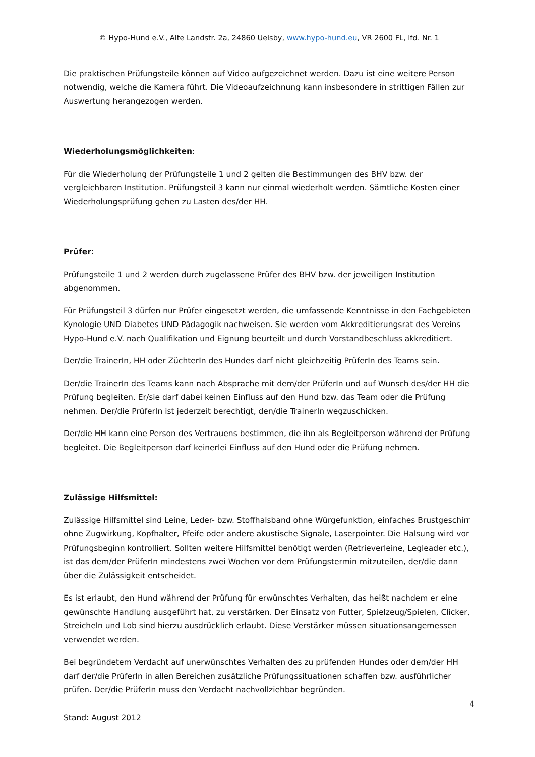© Hypo-Hund e.V., Alte Landstr. 2a, 24860 Uelsby, www.hypo-hund.eu, VR 2600 FL, lfd. Nr. 1
Die praktischen Prüfungsteile können auf Video aufgezeichnet werden. Dazu ist eine weitere Person notwendig, welche die Kamera führt. Die Videoaufzeichnung kann insbesondere in strittigen Fällen zur Auswertung herangezogen werden.
Wiederholungsmöglichkeiten:
Für die Wiederholung der Prüfungsteile 1 und 2 gelten die Bestimmungen des BHV bzw. der vergleichbaren Institution. Prüfungsteil 3 kann nur einmal wiederholt werden. Sämtliche Kosten einer Wiederholungsprüfung gehen zu Lasten des/der HH.
Prüfer:
Prüfungsteile 1 und 2 werden durch zugelassene Prüfer des BHV bzw. der jeweiligen Institution abgenommen.
Für Prüfungsteil 3 dürfen nur Prüfer eingesetzt werden, die umfassende Kenntnisse in den Fachgebieten Kynologie UND Diabetes UND Pädagogik nachweisen. Sie werden vom Akkreditierungsrat des Vereins Hypo-Hund e.V. nach Qualifikation und Eignung beurteilt und durch Vorstandbeschluss akkreditiert.
Der/die TrainerIn, HH oder ZüchterIn des Hundes darf nicht gleichzeitig PrüferIn des Teams sein.
Der/die TrainerIn des Teams kann nach Absprache mit dem/der PrüferIn und auf Wunsch des/der HH die Prüfung begleiten. Er/sie darf dabei keinen Einfluss auf den Hund bzw. das Team oder die Prüfung nehmen. Der/die PrüferIn ist jederzeit berechtigt, den/die TrainerIn wegzuschicken.
Der/die HH kann eine Person des Vertrauens bestimmen, die ihn als Begleitperson während der Prüfung begleitet. Die Begleitperson darf keinerlei Einfluss auf den Hund oder die Prüfung nehmen.
Zulässige Hilfsmittel:
Zulässige Hilfsmittel sind Leine, Leder- bzw. Stoffhalsband ohne Würgefunktion, einfaches Brustgeschirr ohne Zugwirkung, Kopfhalter, Pfeife oder andere akustische Signale, Laserpointer. Die Halsung wird vor Prüfungsbeginn kontrolliert. Sollten weitere Hilfsmittel benötigt werden (Retrieverleine, Legleader etc.), ist das dem/der PrüferIn mindestens zwei Wochen vor dem Prüfungstermin mitzuteilen, der/die dann über die Zulässigkeit entscheidet.
Es ist erlaubt, den Hund während der Prüfung für erwünschtes Verhalten, das heißt nachdem er eine gewünschte Handlung ausgeführt hat, zu verstärken. Der Einsatz von Futter, Spielzeug/Spielen, Clicker, Streicheln und Lob sind hierzu ausdrücklich erlaubt. Diese Verstärker müssen situationsangemessen verwendet werden.
Bei begründetem Verdacht auf unerwünschtes Verhalten des zu prüfenden Hundes oder dem/der HH darf der/die PrüferIn in allen Bereichen zusätzliche Prüfungssituationen schaffen bzw. ausführlicher prüfen. Der/die PrüferIn muss den Verdacht nachvollziehbar begründen.
4
Stand: August 2012